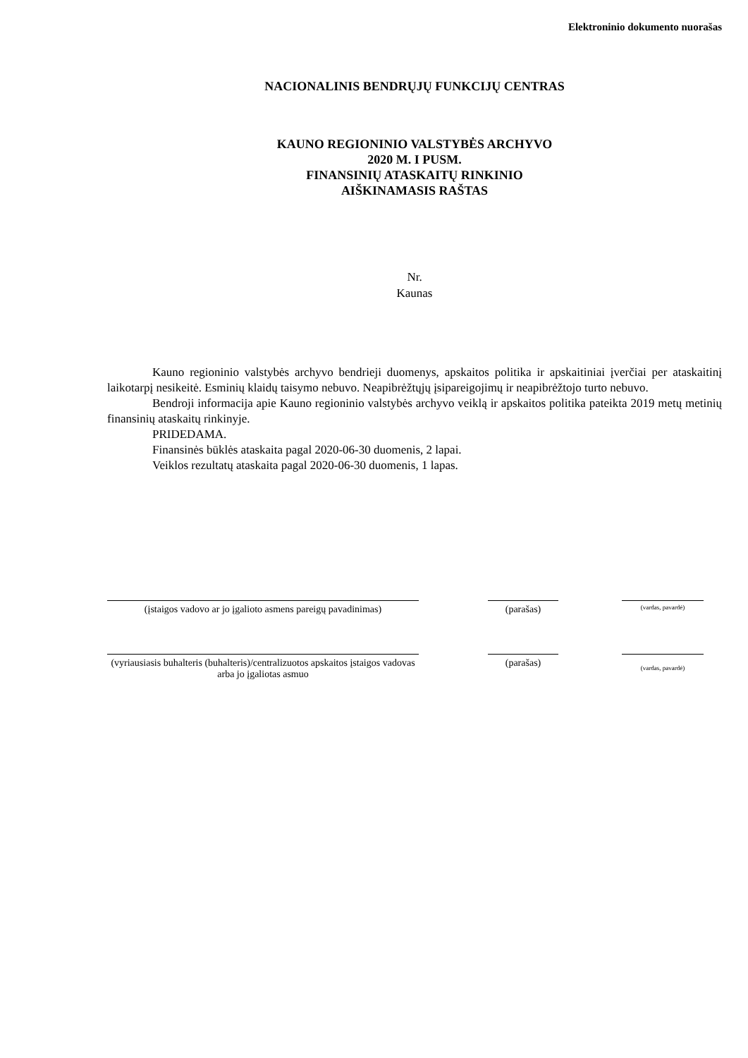Elektroninio dokumento nuorašas
NACIONALINIS BENDRŲJŲ FUNKCIJŲ CENTRAS
KAUNO REGIONINIO VALSTYBĖS ARCHYVO
2020 M. I PUSM.
FINANSINIŲ ATASKAITŲ RINKINIO
AIŠKINAMASIS RAŠTAS
Nr.
Kaunas
Kauno regioninio valstybės archyvo bendrieji duomenys, apskaitos politika ir apskaitiniai įverčiai per ataskaitinį laikotarpį nesikeitė. Esminių klaidų taisymo nebuvo. Neapibrėžtųjų įsipareigojimų ir neapibrėžtojo turto nebuvo.
Bendroji informacija apie Kauno regioninio valstybės archyvo veiklą ir apskaitos politika pateikta 2019 metų metinių finansinių ataskaitų rinkinyje.
PRIDEDAMA.
Finansinės būklės ataskaita pagal 2020-06-30 duomenis, 2 lapai.
Veiklos rezultatų ataskaita pagal 2020-06-30 duomenis, 1 lapas.
(įstaigos vadovo ar jo įgalioto asmens pareigų pavadinimas)
(parašas)
(vardas, pavardė)
(vyriausiasis buhalteris (buhalteris)/centralizuotos apskaitos įstaigos vadovas arba jo įgaliotas asmuo
(parašas)
(vardas, pavardė)